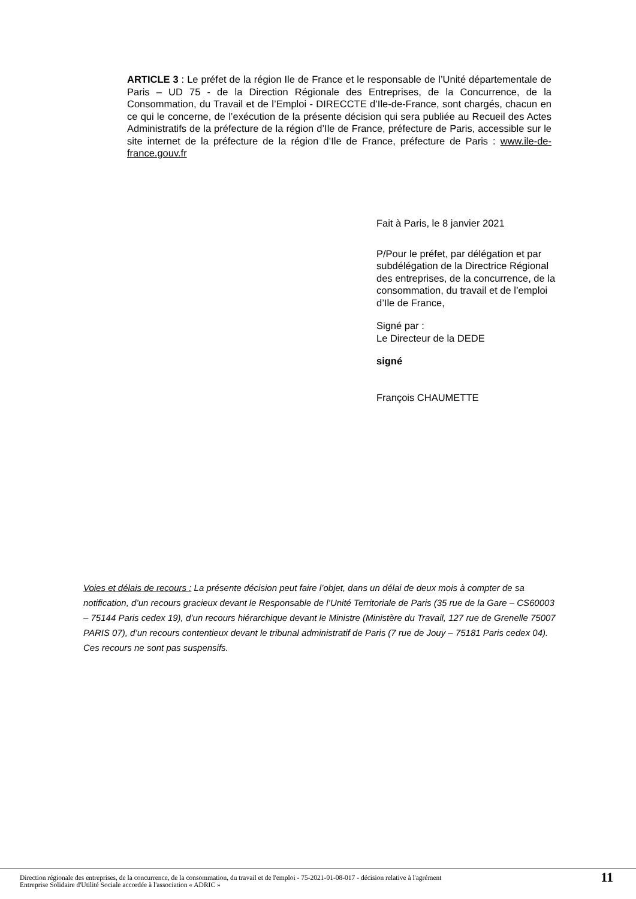ARTICLE 3 : Le préfet de la région Ile de France et le responsable de l’Unité départementale de Paris – UD 75 - de la Direction Régionale des Entreprises, de la Concurrence, de la Consommation, du Travail et de l’Emploi - DIRECCTE d’Ile-de-France, sont chargés, chacun en ce qui le concerne, de l’exécution de la présente décision qui sera publiée au Recueil des Actes Administratifs de la préfecture de la région d’Ile de France, préfecture de Paris, accessible sur le site internet de la préfecture de la région d’Ile de France, préfecture de Paris : www.ile-de-france.gouv.fr
Fait à Paris, le 8 janvier 2021
P/Pour le préfet, par délégation et par subdélégation de la Directrice Régional des entreprises, de la concurrence, de la consommation, du travail et de l’emploi d’Ile de France,
Signé par :
Le Directeur de la DEDE
signé
François CHAUMETTE
Voies et délais de recours : La présente décision peut faire l’objet, dans un délai de deux mois à compter de sa notification, d’un recours gracieux devant le Responsable de l’Unité Territoriale de Paris (35 rue de la Gare – CS60003 – 75144 Paris cedex 19), d’un recours hiérarchique devant le Ministre (Ministère du Travail, 127 rue de Grenelle 75007 PARIS 07), d’un recours contentieux devant le tribunal administratif de Paris (7 rue de Jouy – 75181 Paris cedex 04).
Ces recours ne sont pas suspensifs.
Direction régionale des entreprises, de la concurrence, de la consommation, du travail et de l'emploi - 75-2021-01-08-017 - décision relative à l'agrément
Entreprise Solidaire d'Utilité Sociale accordée à l'association « ADRIC »
11